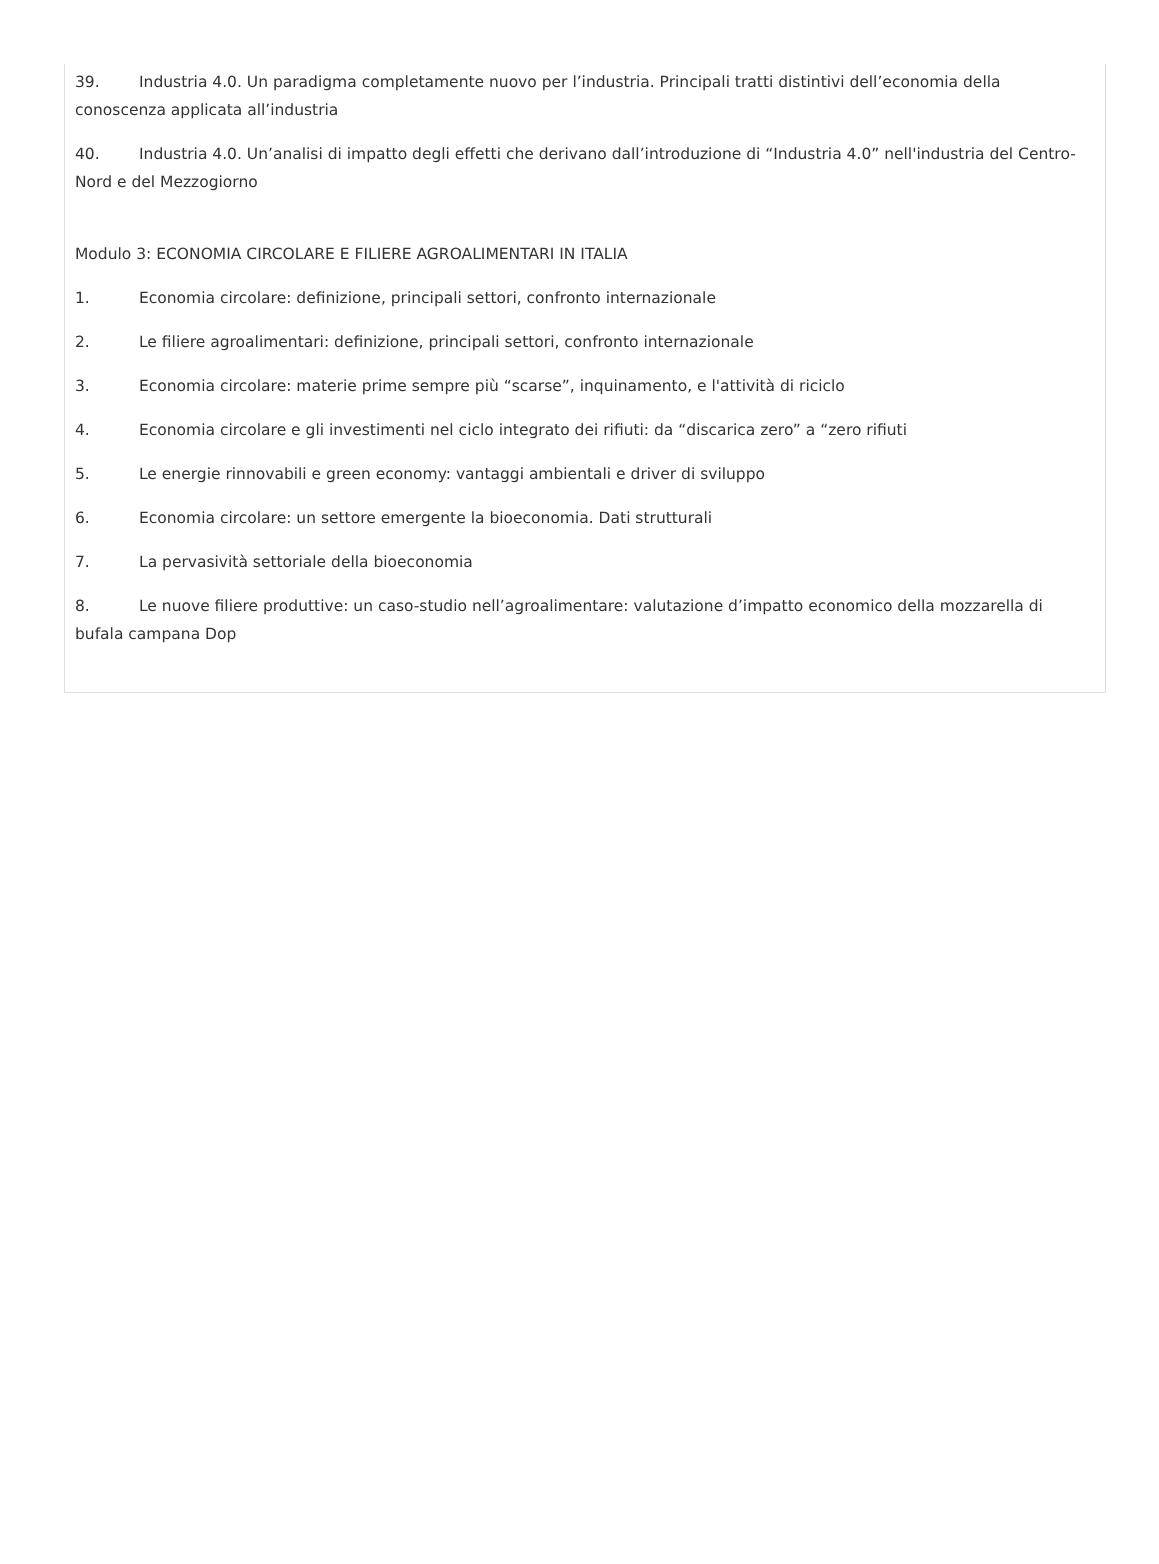39. Industria 4.0. Un paradigma completamente nuovo per l’industria. Principali tratti distintivi dell’economia della conoscenza applicata all’industria
40. Industria 4.0. Un’analisi di impatto degli effetti che derivano dall’introduzione di “Industria 4.0” nell'industria del Centro-Nord e del Mezzogiorno
Modulo 3: ECONOMIA CIRCOLARE E FILIERE AGROALIMENTARI IN ITALIA
1. Economia circolare: definizione, principali settori, confronto internazionale
2. Le filiere agroalimentari: definizione, principali settori, confronto internazionale
3. Economia circolare: materie prime sempre più “scarse”, inquinamento, e l'attività di riciclo
4. Economia circolare e gli investimenti nel ciclo integrato dei rifiuti: da “discarica zero” a “zero rifiuti
5. Le energie rinnovabili e green economy: vantaggi ambientali e driver di sviluppo
6. Economia circolare: un settore emergente la bioeconomia. Dati strutturali
7. La pervasività settoriale della bioeconomia
8. Le nuove filiere produttive: un caso-studio nell’agroalimentare: valutazione d’impatto economico della mozzarella di bufala campana Dop